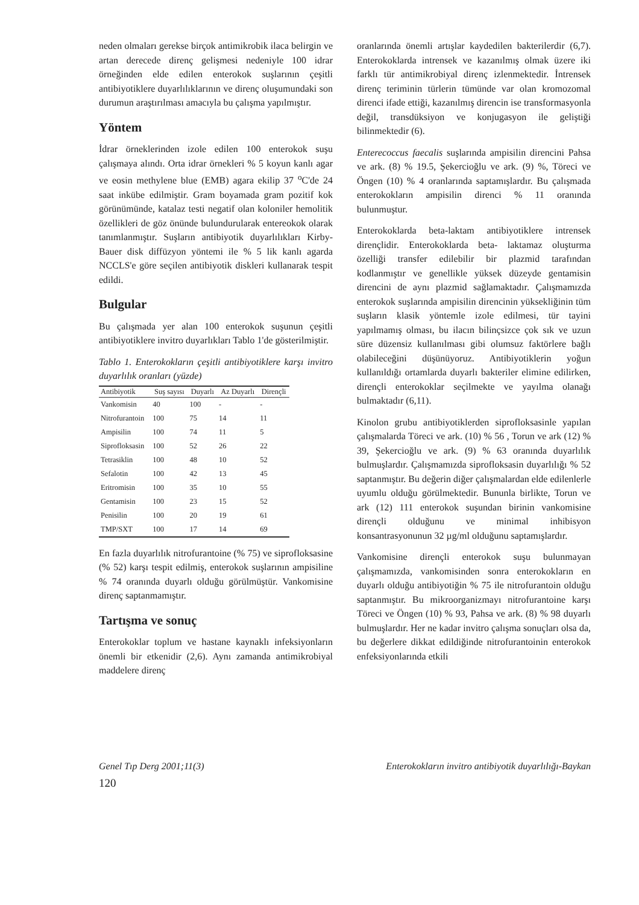neden olmaları gerekse birçok antimikrobik ilaca belirgin ve artan derecede direnç gelişmesi nedeniyle 100 idrar örneğinden elde edilen enterokok suşlarının çeşitli antibiyotiklere duyarlılıklarının ve direnç oluşumundaki son durumun araştırılması amacıyla bu çalışma yapılmıştır.
Yöntem
İdrar örneklerinden izole edilen 100 enterokok suşu çalışmaya alındı. Orta idrar örnekleri % 5 koyun kanlı agar ve eosin methylene blue (EMB) agara ekilip 37 <sup>o</sup>C'de 24 saat inkübe edilmiştir. Gram boyamada gram pozitif kok görünümünde, katalaz testi negatif olan koloniler hemolitik özellikleri de göz önünde bulundurularak entereokok olarak tanımlanmıştır. Suşların antibiyotik duyarlılıkları Kirby-Bauer disk diffüzyon yöntemi ile % 5 lik kanlı agarda NCCLS'e göre seçilen antibiyotik diskleri kullanarak tespit edildi.
Bulgular
Bu çalışmada yer alan 100 enterokok suşunun çeşitli antibiyotiklere invitro duyarlıkları Tablo 1'de gösterilmiştir.
Tablo 1. Enterokokların çeşitli antibiyotiklere karşı invitro duyarlılık oranları (yüzde)
| Antibiyotik | Suş sayısı | Duyarlı | Az Duyarlı | Dirençli |
| --- | --- | --- | --- | --- |
| Vankomisin | 40 | 100 | - | - |
| Nitrofurantoin | 100 | 75 | 14 | 11 |
| Ampisilin | 100 | 74 | 11 | 5 |
| Siprofloksasin | 100 | 52 | 26 | 22 |
| Tetrasiklin | 100 | 48 | 10 | 52 |
| Sefalotin | 100 | 42 | 13 | 45 |
| Eritromisin | 100 | 35 | 10 | 55 |
| Gentamisin | 100 | 23 | 15 | 52 |
| Penisilin | 100 | 20 | 19 | 61 |
| TMP/SXT | 100 | 17 | 14 | 69 |
En fazla duyarlılık nitrofurantoine (% 75) ve siprofloksasine (% 52) karşı tespit edilmiş, enterokok suşlarının ampisiline % 74 oranında duyarlı olduğu görülmüştür. Vankomisine direnç saptanmamıştır.
Tartışma ve sonuç
Enterokoklar toplum ve hastane kaynaklı infeksiyonların önemli bir etkenidir (2,6). Aynı zamanda antimikrobiyal maddelere direnç
oranlarında önemli artışlar kaydedilen bakterilerdir (6,7). Enterokoklarda intrensek ve kazanılmış olmak üzere iki farklı tür antimikrobiyal direnç izlenmektedir. İntrensek direnç teriminin türlerin tümünde var olan kromozomal direnci ifade ettiği, kazanılmış direncin ise transformasyonla değil, transdüksiyon ve konjugasyon ile geliştiği bilinmektedir (6).
Enterecoccus faecalis suşlarında ampisilin direncini Pahsa ve ark. (8) % 19.5, Şekercioğlu ve ark. (9) %, Töreci ve Öngen (10) % 4 oranlarında saptamışlardır. Bu çalışmada enterokokların ampisilin direnci % 11 oranında bulunmuştur.
Enterokoklarda beta-laktam antibiyotiklere intrensek dirençlidir. Enterokoklarda beta- laktamaz oluşturma özelliği transfer edilebilir bir plazmid tarafından kodlanmıştır ve genellikle yüksek düzeyde gentamisin direncini de aynı plazmid sağlamaktadır. Çalışmamızda enterokok suşlarında ampisilin direncinin yüksekliğinin tüm suşların klasik yöntemle izole edilmesi, tür tayini yapılmamış olması, bu ilacın bilinçsizce çok sık ve uzun süre düzensiz kullanılması gibi olumsuz faktörlere bağlı olabileceğini düşünüyoruz. Antibiyotiklerin yoğun kullanıldığı ortamlarda duyarlı bakteriler elimine edilirken, dirençli enterokoklar seçilmekte ve yayılma olanağı bulmaktadır (6,11).
Kinolon grubu antibiyotiklerden siprofloksasinle yapılan çalışmalarda Töreci ve ark. (10) % 56 , Torun ve ark (12) % 39, Şekercioğlu ve ark. (9) % 63 oranında duyarlılık bulmuşlardır. Çalışmamızda siprofloksasin duyarlılığı % 52 saptanmıştır. Bu değerin diğer çalışmalardan elde edilenlerle uyumlu olduğu görülmektedir. Bununla birlikte, Torun ve ark (12) 111 enterokok suşundan birinin vankomisine dirençli olduğunu ve minimal inhibisyon konsantrasyonunun 32 µg/ml olduğunu saptamışlardır.
Vankomisine dirençli enterokok suşu bulunmayan çalışmamızda, vankomisinden sonra enterokokların en duyarlı olduğu antibiyotiğin % 75 ile nitrofurantoin olduğu saptanmıştır. Bu mikroorganizmayı nitrofurantoine karşı Töreci ve Öngen (10) % 93, Pahsa ve ark. (8) % 98 duyarlı bulmuşlardır. Her ne kadar invitro çalışma sonuçları olsa da, bu değerlere dikkat edildiğinde nitrofurantoinin enterokok enfeksiyonlarında etkili
Genel Tıp Derg 2001;11(3) Enterokokların invitro antibiyotik duyarlılığı-Baykan
120